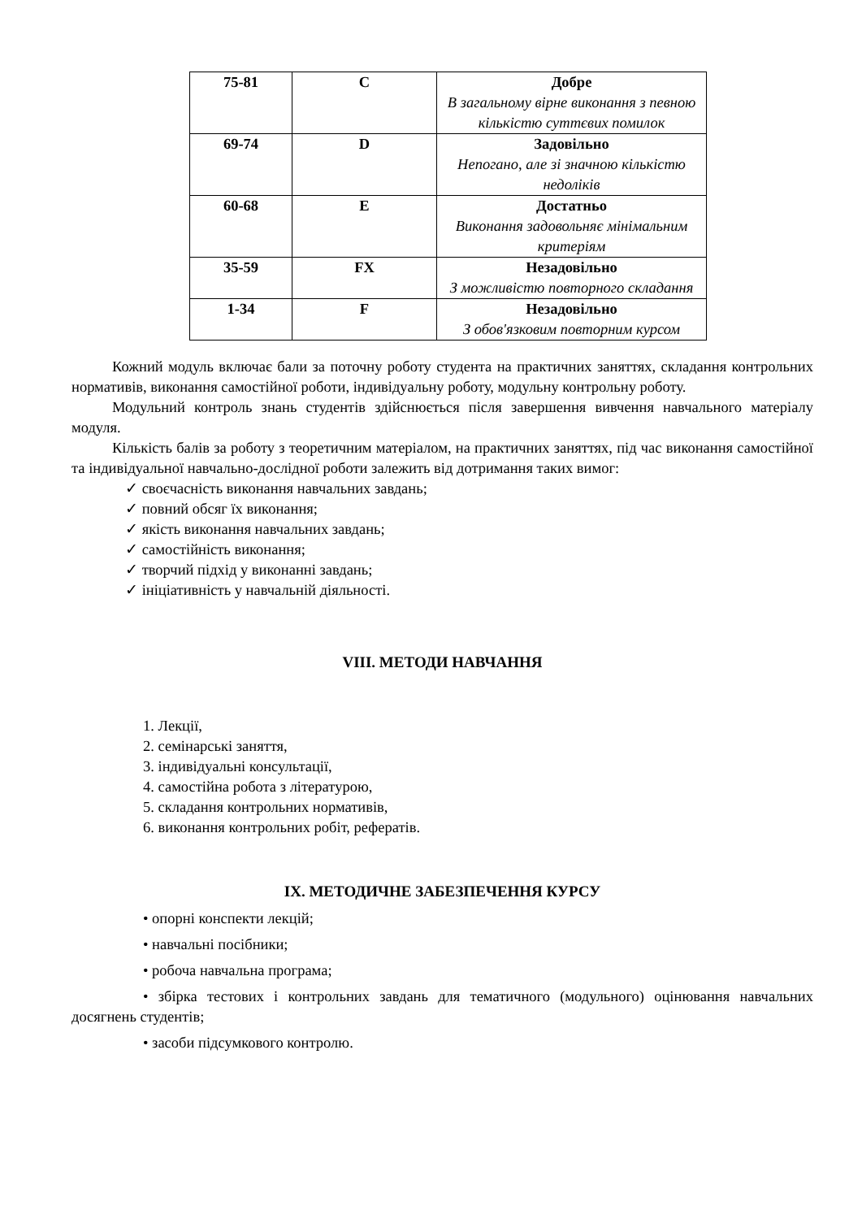| 75-81 | C | Добре В загальному вірне виконання з певною кількістю суттєвих помилок |
| 69-74 | D | Задовільно Непогано, але зі значною кількістю недоліків |
| 60-68 | E | Достатньо Виконання задовольняє мінімальним критеріям |
| 35-59 | FX | Незадовільно З можливістю повторного складання |
| 1-34 | F | Незадовільно З обов'язковим повторним курсом |
Кожний модуль включає бали за поточну роботу студента на практичних заняттях, складання контрольних нормативів, виконання самостійної роботи, індивідуальну роботу, модульну контрольну роботу.
Модульний контроль знань студентів здійснюється після завершення вивчення навчального матеріалу модуля.
Кількість балів за роботу з теоретичним матеріалом, на практичних заняттях, під час виконання самостійної та індивідуальної навчально-дослідної роботи залежить від дотримання таких вимог:
✓ своєчасність виконання навчальних завдань;
✓ повний обсяг їх виконання;
✓ якість виконання навчальних завдань;
✓ самостійність виконання;
✓ творчий підхід у виконанні завдань;
✓ ініціативність у навчальній діяльності.
VIII. МЕТОДИ НАВЧАННЯ
1. Лекції,
2. семінарські заняття,
3. індивідуальні консультації,
4. самостійна робота з літературою,
5. складання контрольних нормативів,
6. виконання контрольних робіт, рефератів.
IX. МЕТОДИЧНЕ ЗАБЕЗПЕЧЕННЯ КУРСУ
• опорні конспекти лекцій;
• навчальні посібники;
• робоча навчальна програма;
• збірка тестових і контрольних завдань для тематичного (модульного) оцінювання навчальних досягнень студентів;
• засоби підсумкового контролю.